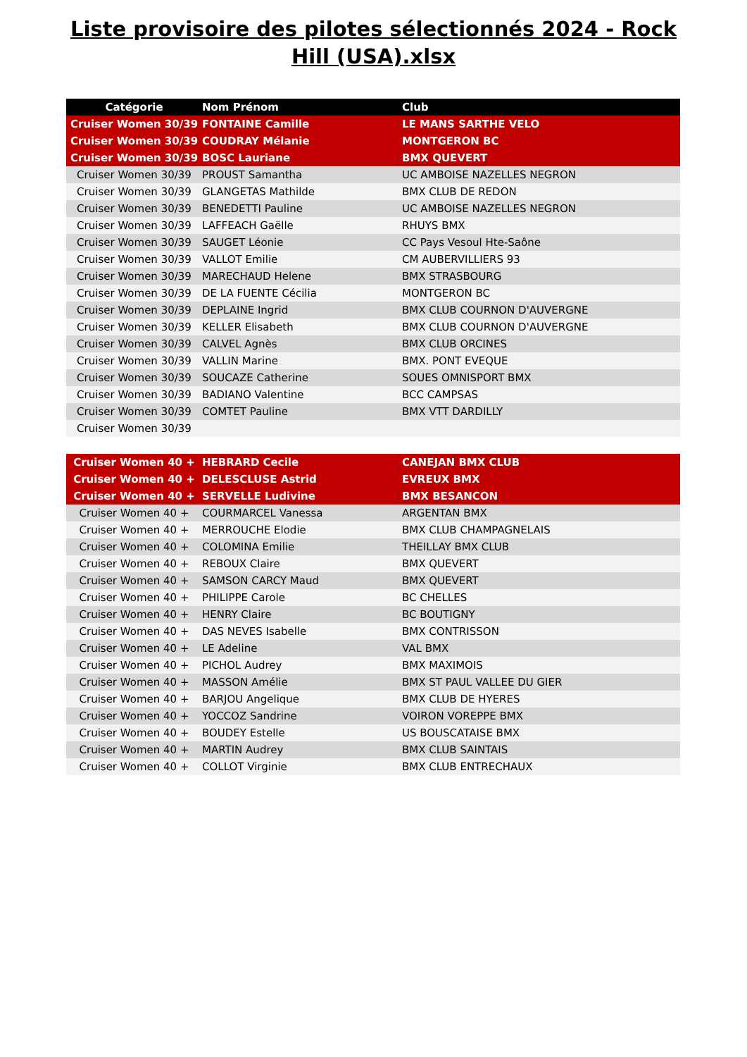Liste provisoire des pilotes sélectionnés 2024 - Rock Hill (USA).xlsx
| Catégorie | Nom Prénom | Club |
| --- | --- | --- |
| Cruiser Women 30/39 | FONTAINE Camille | LE MANS SARTHE VELO |
| Cruiser Women 30/39 | COUDRAY Mélanie | MONTGERON BC |
| Cruiser Women 30/39 | BOSC Lauriane | BMX QUEVERT |
| Cruiser Women 30/39 | PROUST Samantha | UC AMBOISE NAZELLES NEGRON |
| Cruiser Women 30/39 | GLANGETAS Mathilde | BMX CLUB DE REDON |
| Cruiser Women 30/39 | BENEDETTI Pauline | UC AMBOISE NAZELLES NEGRON |
| Cruiser Women 30/39 | LAFFEACH Gaëlle | RHUYS BMX |
| Cruiser Women 30/39 | SAUGET Léonie | CC Pays Vesoul Hte-Saône |
| Cruiser Women 30/39 | VALLOT Emilie | CM AUBERVILLIERS 93 |
| Cruiser Women 30/39 | MARECHAUD Helene | BMX STRASBOURG |
| Cruiser Women 30/39 | DE LA FUENTE Cécilia | MONTGERON BC |
| Cruiser Women 30/39 | DEPLAINE Ingrid | BMX CLUB COURNON D'AUVERGNE |
| Cruiser Women 30/39 | KELLER Elisabeth | BMX CLUB COURNON D'AUVERGNE |
| Cruiser Women 30/39 | CALVEL Agnès | BMX CLUB ORCINES |
| Cruiser Women 30/39 | VALLIN Marine | BMX. PONT EVEQUE |
| Cruiser Women 30/39 | SOUCAZE Catherine | SOUES OMNISPORT BMX |
| Cruiser Women 30/39 | BADIANO Valentine | BCC CAMPSAS |
| Cruiser Women 30/39 | COMTET Pauline | BMX VTT DARDILLY |
| Cruiser Women 30/39 | | |
| Cruiser Women 40 + | HEBRARD Cecile | CANEJAN BMX CLUB |
| Cruiser Women 40 + | DELESCLUSE Astrid | EVREUX BMX |
| Cruiser Women 40 + | SERVELLE Ludivine | BMX BESANCON |
| Cruiser Women 40 + | COURMARCEL Vanessa | ARGENTAN BMX |
| Cruiser Women 40 + | MERROUCHE Elodie | BMX CLUB CHAMPAGNELAIS |
| Cruiser Women 40 + | COLOMINA Emilie | THEILLAY BMX CLUB |
| Cruiser Women 40 + | REBOUX Claire | BMX QUEVERT |
| Cruiser Women 40 + | SAMSON CARCY Maud | BMX QUEVERT |
| Cruiser Women 40 + | PHILIPPE Carole | BC CHELLES |
| Cruiser Women 40 + | HENRY Claire | BC BOUTIGNY |
| Cruiser Women 40 + | DAS NEVES Isabelle | BMX CONTRISSON |
| Cruiser Women 40 + | LE Adeline | VAL BMX |
| Cruiser Women 40 + | PICHOL Audrey | BMX MAXIMOIS |
| Cruiser Women 40 + | MASSON Amélie | BMX ST PAUL VALLEE DU GIER |
| Cruiser Women 40 + | BARJOU Angelique | BMX CLUB DE HYERES |
| Cruiser Women 40 + | YOCCOZ Sandrine | VOIRON VOREPPE BMX |
| Cruiser Women 40 + | BOUDEY Estelle | US BOUSCATAISE BMX |
| Cruiser Women 40 + | MARTIN Audrey | BMX CLUB SAINTAIS |
| Cruiser Women 40 + | COLLOT Virginie | BMX CLUB ENTRECHAUX |